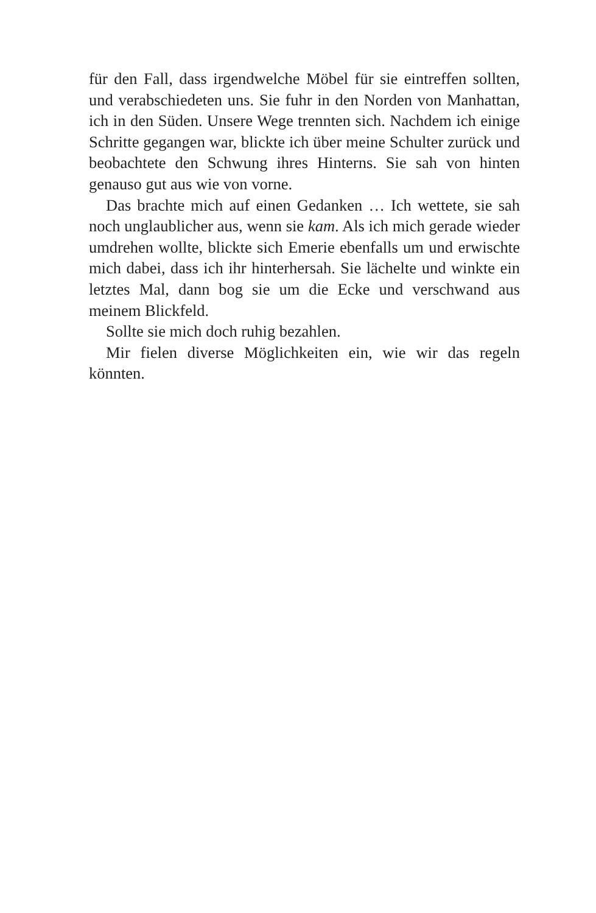für den Fall, dass irgendwelche Möbel für sie eintreffen sollten, und verabschiedeten uns. Sie fuhr in den Norden von Manhattan, ich in den Süden. Unsere Wege trennten sich. Nachdem ich einige Schritte gegangen war, blickte ich über meine Schulter zurück und beobachtete den Schwung ihres Hinterns. Sie sah von hinten genauso gut aus wie von vorne.
Das brachte mich auf einen Gedanken … Ich wettete, sie sah noch unglaublicher aus, wenn sie kam. Als ich mich gerade wieder umdrehen wollte, blickte sich Emerie ebenfalls um und erwischte mich dabei, dass ich ihr hinterhersah. Sie lächelte und winkte ein letztes Mal, dann bog sie um die Ecke und verschwand aus meinem Blickfeld.
Sollte sie mich doch ruhig bezahlen.
Mir fielen diverse Möglichkeiten ein, wie wir das regeln könnten.